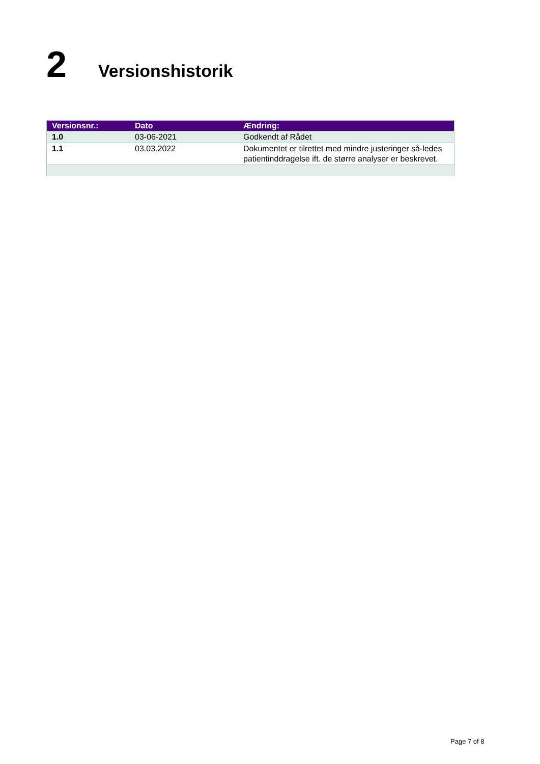2 Versionshistorik
| Versionsnr.: | Dato | Ændring: |
| --- | --- | --- |
| 1.0 | 03-06-2021 | Godkendt af Rådet |
| 1.1 | 03.03.2022 | Dokumentet er tilrettet med mindre justeringer så-ledes patientinddragelse ift. de større analyser er beskrevet. |
Page 7 of 8